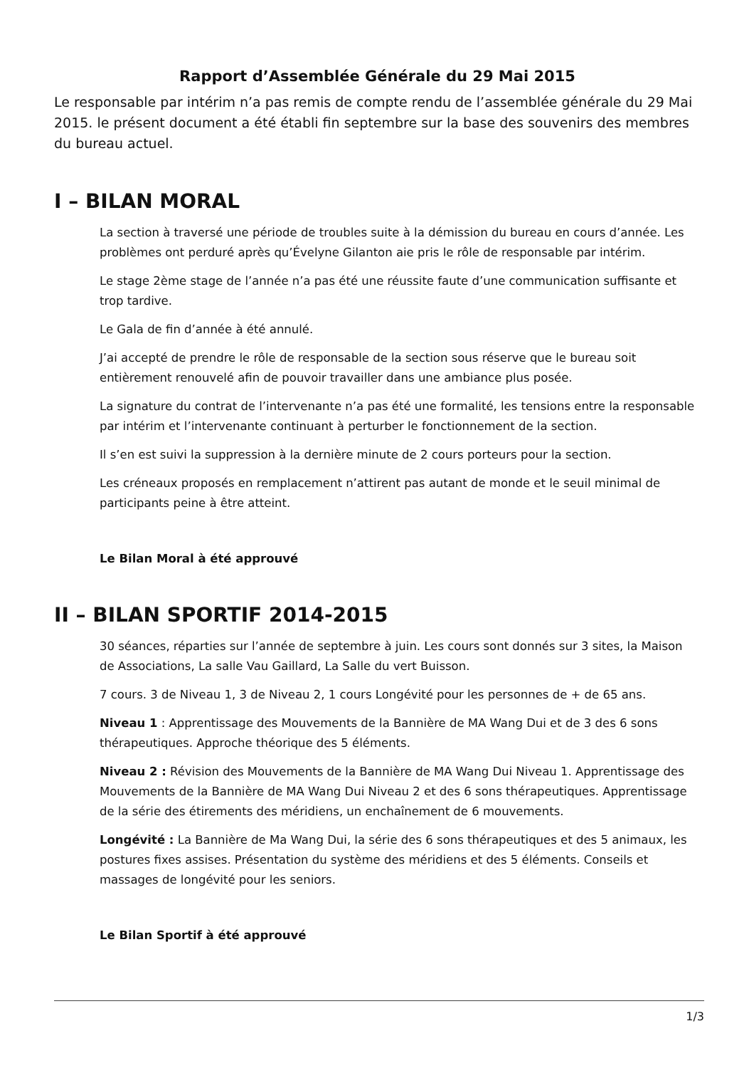Rapport d’Assemblée Générale du 29 Mai 2015
Le responsable par intérim n’a pas remis de compte rendu de l’assemblée générale du 29 Mai 2015. le présent document a été établi fin septembre sur la base des souvenirs des membres du bureau actuel.
I – BILAN MORAL
La section à traversé une période de troubles suite à la démission du bureau en cours d’année. Les problèmes ont perduré après qu’Évelyne Gilanton aie pris le rôle de responsable par intérim.
Le stage 2ème stage de l’année n’a pas été une réussite faute d’une communication suffisante et trop tardive.
Le Gala de fin d’année à été annulé.
J’ai accepté de prendre le rôle de responsable de la section sous réserve que le bureau soit entièrement renouvelé afin de pouvoir travailler dans une ambiance plus posée.
La signature du contrat de l’intervenante n’a pas été une formalité, les tensions entre la responsable par intérim et l’intervenante continuant à perturber le fonctionnement de la section.
Il s’en est suivi la suppression à la dernière minute de 2 cours porteurs pour la section.
Les créneaux proposés en remplacement n’attirent pas autant de monde et le seuil minimal de participants peine à être atteint.
Le Bilan Moral à été approuvé
II – BILAN SPORTIF 2014-2015
30 séances, réparties sur l’année de septembre à juin. Les cours sont donnés sur 3 sites, la Maison de Associations, La salle Vau Gaillard, La Salle du vert Buisson.
7 cours. 3 de Niveau 1, 3 de Niveau 2, 1 cours Longévité pour les personnes de + de 65 ans.
Niveau 1 : Apprentissage des Mouvements de la Bannière de MA Wang Dui et de 3 des 6 sons thérapeutiques. Approche théorique des 5 éléments.
Niveau 2 : Révision des Mouvements de la Bannière de MA Wang Dui Niveau 1. Apprentissage des Mouvements de la Bannière de MA Wang Dui Niveau 2 et des 6 sons thérapeutiques. Apprentissage de la série des étirements des méridiens, un enchaînement de 6 mouvements.
Longévité : La Bannière de Ma Wang Dui, la série des 6 sons thérapeutiques et des 5 animaux, les postures fixes assises. Présentation du système des méridiens et des 5 éléments. Conseils et massages de longévité pour les seniors.
Le Bilan Sportif à été approuvé
1/3